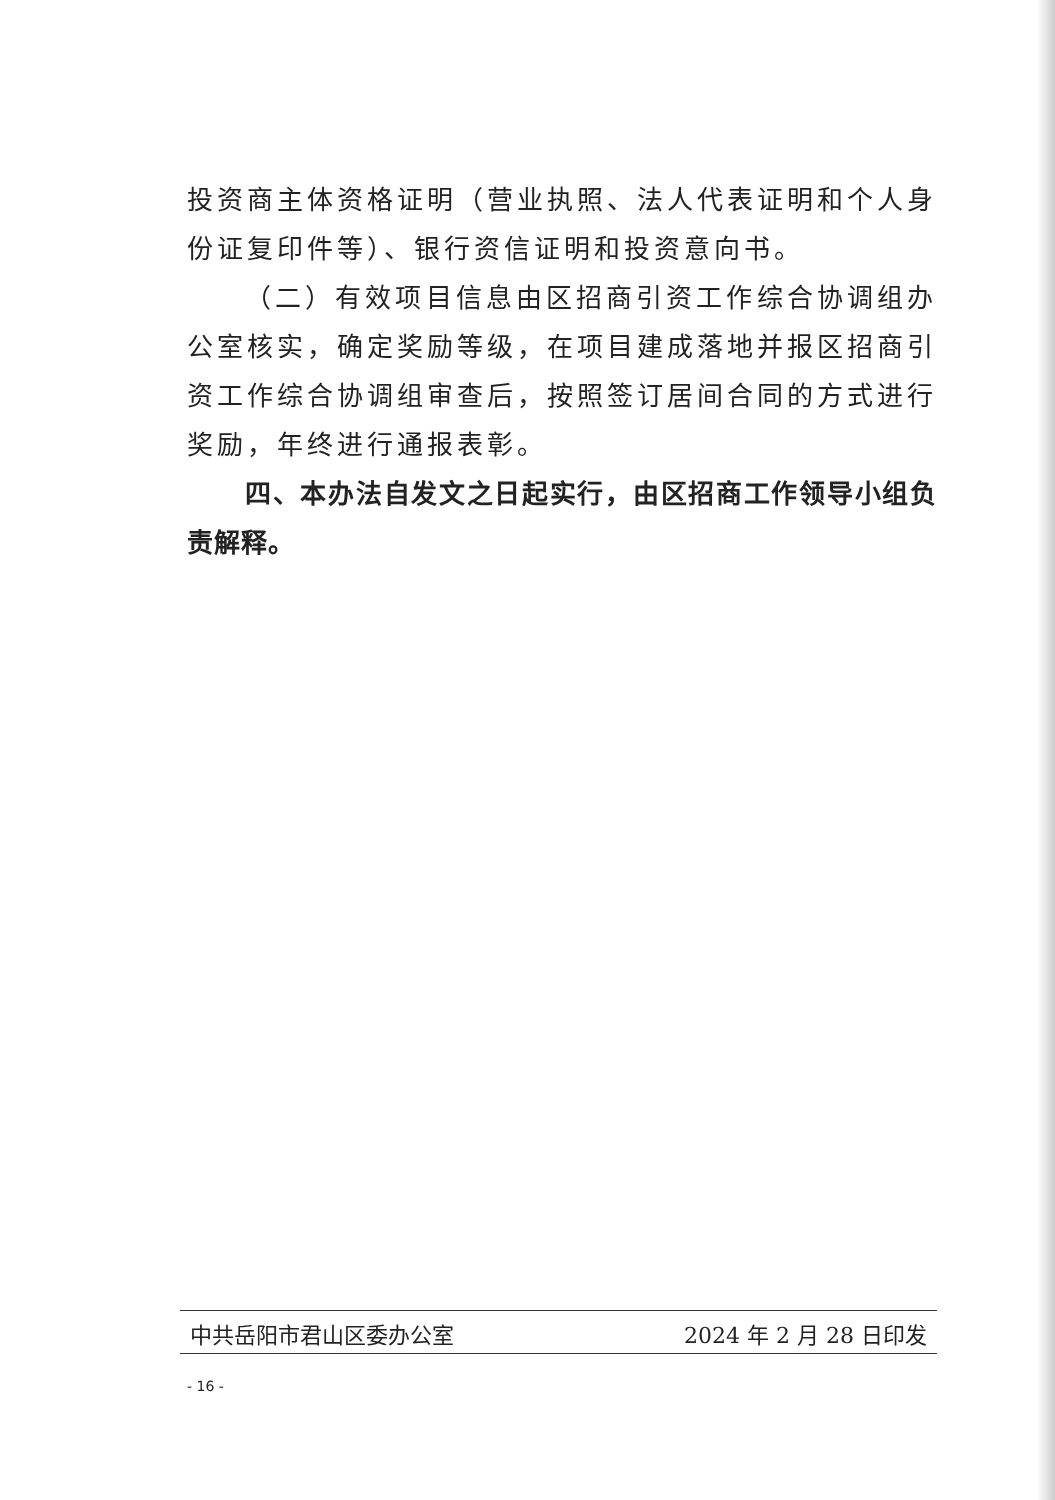投资商主体资格证明（营业执照、法人代表证明和个人身份证复印件等）、银行资信证明和投资意向书。
（二）有效项目信息由区招商引资工作综合协调组办公室核实，确定奖励等级，在项目建成落地并报区招商引资工作综合协调组审查后，按照签订居间合同的方式进行奖励，年终进行通报表彰。
四、本办法自发文之日起实行，由区招商工作领导小组负责解释。
中共岳阳市君山区委办公室 2024 年 2 月 28 日印发
- 16 -